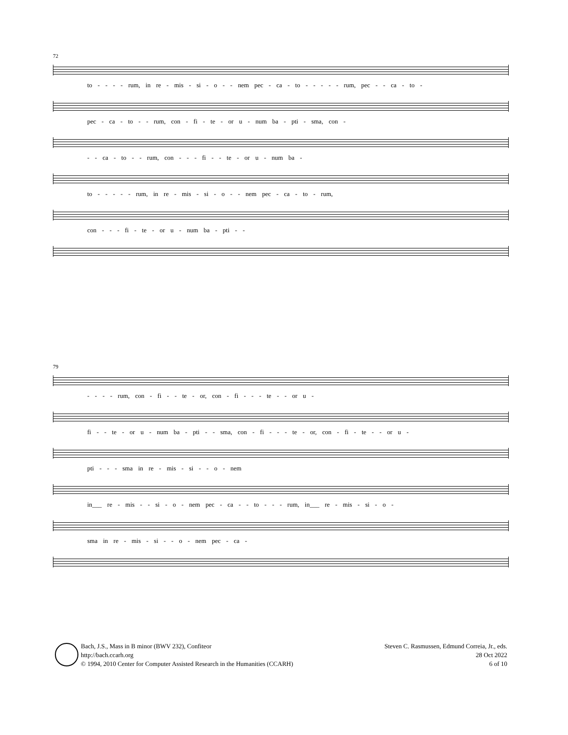72
to - - - - rum, in re - mis - si - o - - nem pec - ca - to - - - - - rum, pec - - ca - to -
pec - ca - to - - rum, con - fi - te - or u - num ba - pti - sma, con -
- - ca - to - - rum, con - - - fi - - te - or u - num ba -
to - - - - - rum, in re - mis - si - o - - nem pec - ca - to - rum,
con - - - fi - te - or u - num ba - pti - -
79
- - - - rum, con - fi - - te - or, con - fi - - - te - - or u -
fi - - te - or u - num ba - pti - - sma, con - fi - - - te - or, con - fi - te - - or u -
pti - - - sma in re - mis - si - - o - nem
in___ re - mis - - si - o - nem pec - ca - - to - - - rum, in___ re - mis - si - o -
sma in re - mis - si - - o - nem pec - ca -
Bach, J.S., Mass in B minor (BWV 232), Confiteor
http://bach.ccarh.org
© 1994, 2010 Center for Computer Assisted Research in the Humanities (CCARH)
Steven C. Rasmussen, Edmund Correia, Jr., eds.
28 Oct 2022
6 of 10